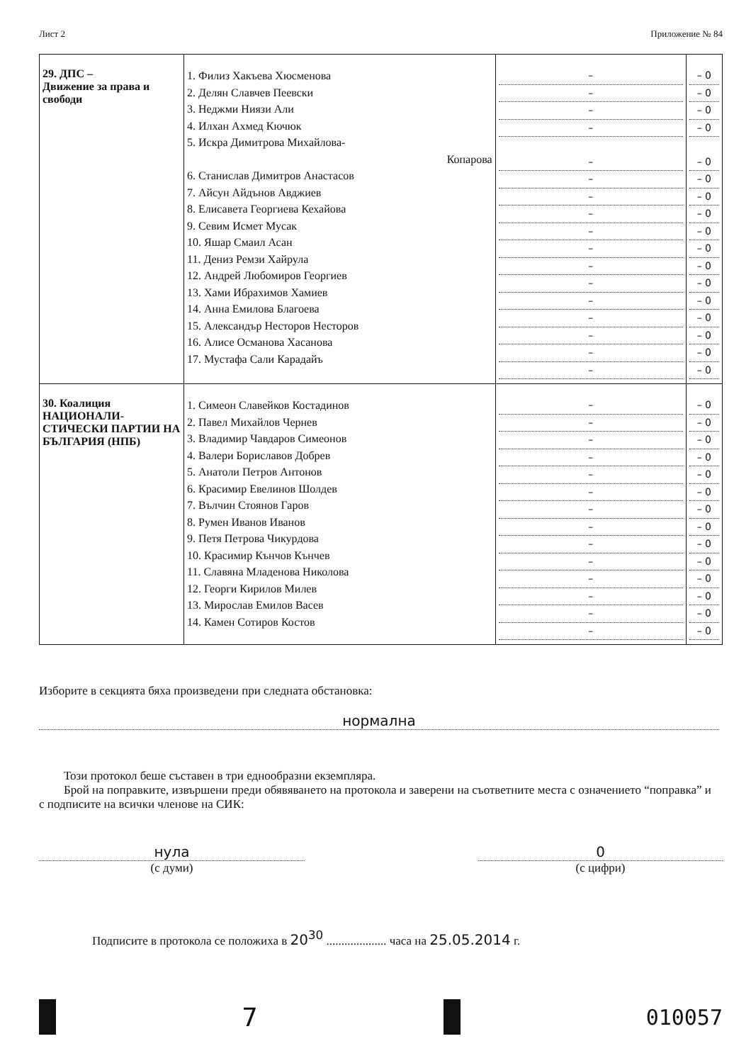Лист 2 Приложение № 84
| 29. ДПС – Движение за права и свободи | 1. Филиз Хакъева Хюсменова 2. Делян Славчев Пеевски 3. Неджми Ниязи Али 4. Илхан Ахмед Кючюк 5. Искра Димитрова Михайлова- Копарова 6. Станислав Димитров Анастасов 7. Айсун Айдънов Авджиев 8. Елисавета Георгиева Кехайова 9. Севим Исмет Мусак 10. Яшар Смаил Асан 11. Дениз Ремзи Хайрула 12. Андрей Любомиров Георгиев 13. Хами Ибрахимов Хамиев 14. Анна Емилова Благоева 15. Александър Несторов Несторов 16. Алисе Османова Хасанова 17. Мустафа Сали Карадайъ | – – – – – – – – – – – – – – – – – | – 0 – 0 – 0 – 0 – 0 – 0 – 0 – 0 – 0 – 0 – 0 – 0 – 0 – 0 – 0 – 0 – 0 |
| 30. Коалиция НАЦИОНАЛИ-СТИЧЕСКИ ПАРТИИ НА БЪЛГАРИЯ (НПБ) | 1. Симеон Славейков Костадинов 2. Павел Михайлов Чернев 3. Владимир Чавдаров Симеонов 4. Валери Бориславов Добрев 5. Анатоли Петров Антонов 6. Красимир Евелинов Шолдев 7. Вълчин Стоянов Гаров 8. Румен Иванов Иванов 9. Петя Петрова Чикурдова 10. Красимир Кънчов Кънчев 11. Славяна Младенова Николова 12. Георги Кирилов Милев 13. Мирослав Емилов Васев 14. Камен Сотиров Костов | – – – – – – – – – – – – – – | – 0 – 0 – 0 – 0 – 0 – 0 – 0 – 0 – 0 – 0 – 0 – 0 – 0 – 0 |
Изборите в секцията бяха произведени при следната обстановка:
нормална
Този протокол беше съставен в три еднообразни екземпляра.
Брой на поправките, извършени преди обявяването на протокола и заверени на съответните места с означението “поправка” и с подписите на всички членове на СИК:
нула
(с думи)
0
(с цифри)
Подписите в протокола се положиха в 20<sup>30</sup> .................... часа на 25.05.2014 г.
7
010057